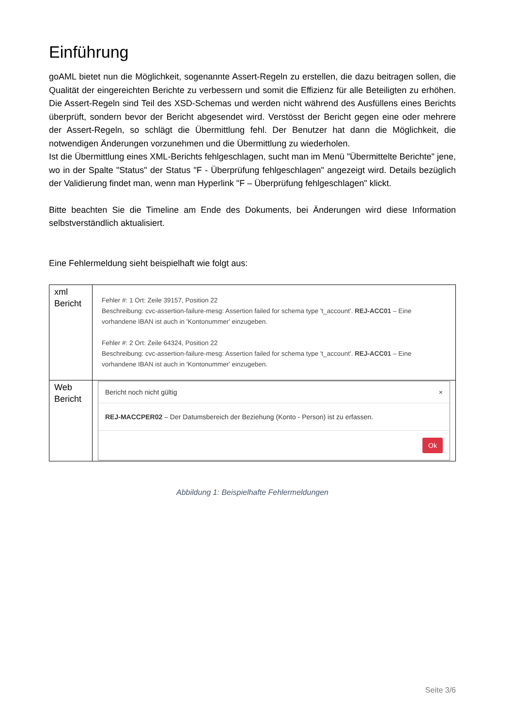Einführung
goAML bietet nun die Möglichkeit, sogenannte Assert-Regeln zu erstellen, die dazu beitragen sollen, die Qualität der eingereichten Berichte zu verbessern und somit die Effizienz für alle Beteiligten zu erhöhen. Die Assert-Regeln sind Teil des XSD-Schemas und werden nicht während des Ausfüllens eines Berichts überprüft, sondern bevor der Bericht abgesendet wird. Verstösst der Bericht gegen eine oder mehrere der Assert-Regeln, so schlägt die Übermittlung fehl. Der Benutzer hat dann die Möglichkeit, die notwendigen Änderungen vorzunehmen und die Übermittlung zu wiederholen.
Ist die Übermittlung eines XML-Berichts fehlgeschlagen, sucht man im Menü "Übermittelte Berichte" jene, wo in der Spalte "Status" der Status "F - Überprüfung fehlgeschlagen" angezeigt wird. Details bezüglich der Validierung findet man, wenn man Hyperlink "F – Überprüfung fehlgeschlagen" klickt.
Bitte beachten Sie die Timeline am Ende des Dokuments, bei Änderungen wird diese Information selbstverständlich aktualisiert.
Eine Fehlermeldung sieht beispielhaft wie folgt aus:
| xml Bericht | Fehler #: 1 Ort: Zeile 39157, Position 22 Beschreibung: cvc-assertion-failure-mesg: Assertion failed for schema type 't_account'. REJ-ACC01 – Eine vorhandene IBAN ist auch in 'Kontonummer' einzugeben. Fehler #: 2 Ort: Zeile 64324, Position 22 Beschreibung: cvc-assertion-failure-mesg: Assertion failed for schema type 't_account'. REJ-ACC01 – Eine vorhandene IBAN ist auch in 'Kontonummer' einzugeben. |
| Web Bericht | Bericht noch nicht gültig × REJ-MACCPER02 – Der Datumsbereich der Beziehung (Konto - Person) ist zu erfassen. Ok |
Abbildung 1: Beispielhafte Fehlermeldungen
Seite 3/6